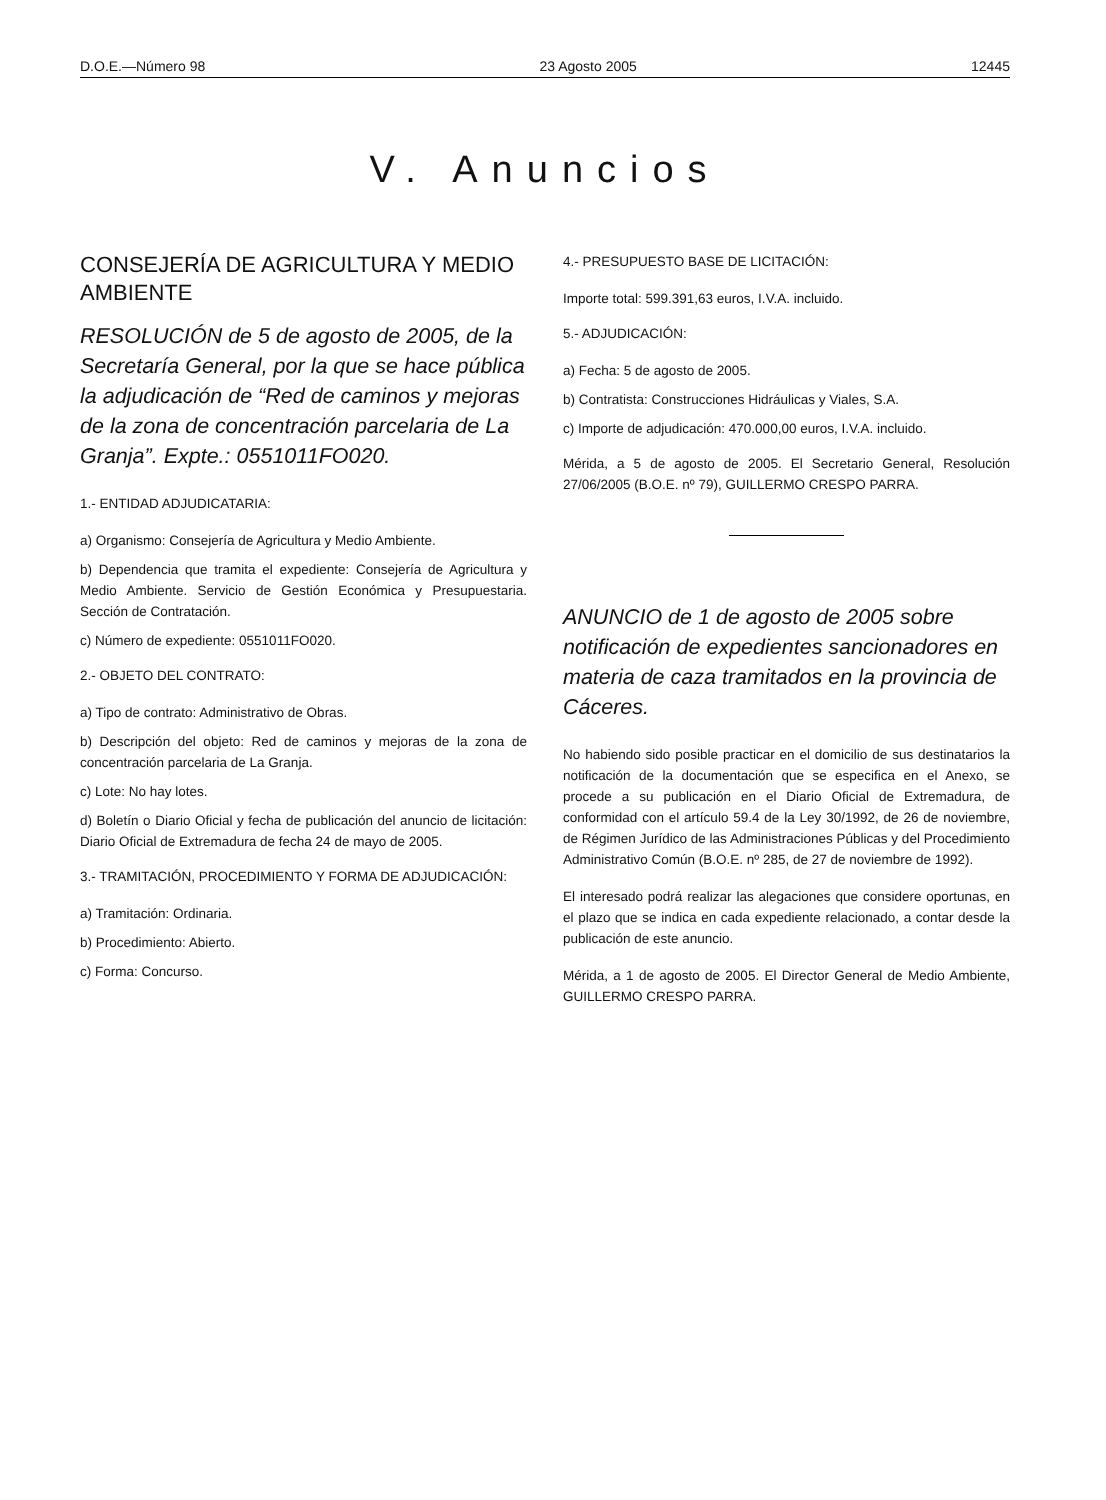D.O.E.—Número 98 23 Agosto 2005 12445
V. Anuncios
CONSEJERÍA DE AGRICULTURA Y MEDIO AMBIENTE
RESOLUCIÓN de 5 de agosto de 2005, de la Secretaría General, por la que se hace pública la adjudicación de “Red de caminos y mejoras de la zona de concentración parcelaria de La Granja”. Expte.: 0551011FO020.
1.- ENTIDAD ADJUDICATARIA:
a) Organismo: Consejería de Agricultura y Medio Ambiente.
b) Dependencia que tramita el expediente: Consejería de Agricultura y Medio Ambiente. Servicio de Gestión Económica y Presupuestaria. Sección de Contratación.
c) Número de expediente: 0551011FO020.
2.- OBJETO DEL CONTRATO:
a) Tipo de contrato: Administrativo de Obras.
b) Descripción del objeto: Red de caminos y mejoras de la zona de concentración parcelaria de La Granja.
c) Lote: No hay lotes.
d) Boletín o Diario Oficial y fecha de publicación del anuncio de licitación: Diario Oficial de Extremadura de fecha 24 de mayo de 2005.
3.- TRAMITACIÓN, PROCEDIMIENTO Y FORMA DE ADJUDICACIÓN:
a) Tramitación: Ordinaria.
b) Procedimiento: Abierto.
c) Forma: Concurso.
4.- PRESUPUESTO BASE DE LICITACIÓN:
Importe total: 599.391,63 euros, I.V.A. incluido.
5.- ADJUDICACIÓN:
a) Fecha: 5 de agosto de 2005.
b) Contratista: Construcciones Hidráulicas y Viales, S.A.
c) Importe de adjudicación: 470.000,00 euros, I.V.A. incluido.
Mérida, a 5 de agosto de 2005. El Secretario General, Resolución 27/06/2005 (B.O.E. nº 79), GUILLERMO CRESPO PARRA.
ANUNCIO de 1 de agosto de 2005 sobre notificación de expedientes sancionadores en materia de caza tramitados en la provincia de Cáceres.
No habiendo sido posible practicar en el domicilio de sus destinatarios la notificación de la documentación que se especifica en el Anexo, se procede a su publicación en el Diario Oficial de Extremadura, de conformidad con el artículo 59.4 de la Ley 30/1992, de 26 de noviembre, de Régimen Jurídico de las Administraciones Públicas y del Procedimiento Administrativo Común (B.O.E. nº 285, de 27 de noviembre de 1992).
El interesado podrá realizar las alegaciones que considere oportunas, en el plazo que se indica en cada expediente relacionado, a contar desde la publicación de este anuncio.
Mérida, a 1 de agosto de 2005. El Director General de Medio Ambiente, GUILLERMO CRESPO PARRA.